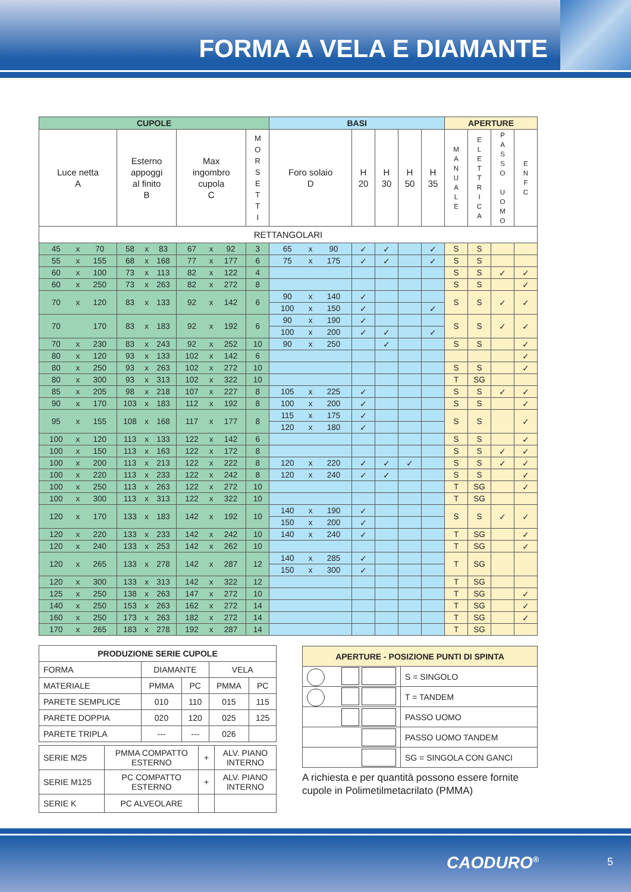FORMA A VELA E DIAMANTE
| CUPOLE | | | | | | | | | | BASI | | | | | | | APERTURE | | | |
| --- | --- | --- | --- | --- | --- | --- | --- | --- | --- | --- | --- | --- | --- | --- | --- | --- | --- | --- | --- | --- |
| Luce netta A | | | Esterno appoggi al finito B | | | Max ingombro cupola C | | | M O R S E T T I | Foro solaio D | | | H 20 | H 30 | H 50 | H 35 | M A N U A L E | E L E T T R I C A | P A S S O U O M O | E N F C |
| RETTANGOLARI | | | | | | | | | | | | | | | | | | | | |
| 45 | x | 70 | 58 | x | 83 | 67 | x | 92 | 3 | 65 | x | 90 | ✓ | ✓ | | ✓ | S | S | | |
| 55 | x | 155 | 68 | x | 168 | 77 | x | 177 | 6 | 75 | x | 175 | ✓ | ✓ | | ✓ | S | S | | |
| 60 | x | 100 | 73 | x | 113 | 82 | x | 122 | 4 | | | | | | | | S | S | ✓ | ✓ |
| 60 | x | 250 | 73 | x | 263 | 82 | x | 272 | 8 | | | | | | | | S | S | | ✓ |
| 70 | x | 120 | 83 | x | 133 | 92 | x | 142 | 6 | 90 | x | 140 | ✓ | | | | S | S | ✓ | ✓ |
| | | | | | | | | | | 100 | x | 150 | ✓ | | | ✓ | | | | |
| 70 | | 170 | 83 | x | 183 | 92 | x | 192 | 6 | 90 | x | 190 | ✓ | | | | S | S | ✓ | ✓ |
| | | | | | | | | | | 100 | x | 200 | ✓ | ✓ | | ✓ | | | | |
| 70 | x | 230 | 83 | x | 243 | 92 | x | 252 | 10 | 90 | x | 250 | | ✓ | | | S | S | | ✓ |
| 80 | x | 120 | 93 | x | 133 | 102 | x | 142 | 6 | | | | | | | | | | | ✓ |
| 80 | x | 250 | 93 | x | 263 | 102 | x | 272 | 10 | | | | | | | | S | S | | ✓ |
| 80 | x | 300 | 93 | x | 313 | 102 | x | 322 | 10 | | | | | | | | T | SG | | |
| 85 | x | 205 | 98 | x | 218 | 107 | x | 227 | 8 | 105 | x | 225 | ✓ | | | | S | S | ✓ | ✓ |
| 90 | x | 170 | 103 | x | 183 | 112 | x | 192 | 8 | 100 | x | 200 | ✓ | | | | S | S | | ✓ |
| 95 | x | 155 | 108 | x | 168 | 117 | x | 177 | 8 | 115 | x | 175 | ✓ | | | | S | S | | ✓ |
| | | | | | | | | | | 120 | x | 180 | ✓ | | | | | | | |
| 100 | x | 120 | 113 | x | 133 | 122 | x | 142 | 6 | | | | | | | | S | S | | ✓ |
| 100 | x | 150 | 113 | x | 163 | 122 | x | 172 | 8 | | | | | | | | S | S | ✓ | ✓ |
| 100 | x | 200 | 113 | x | 213 | 122 | x | 222 | 8 | 120 | x | 220 | ✓ | ✓ | ✓ | | S | S | ✓ | ✓ |
| 100 | x | 220 | 113 | x | 233 | 122 | x | 242 | 8 | 120 | x | 240 | ✓ | ✓ | | | S | S | | ✓ |
| 100 | x | 250 | 113 | x | 263 | 122 | x | 272 | 10 | | | | | | | | T | SG | | ✓ |
| 100 | x | 300 | 113 | x | 313 | 122 | x | 322 | 10 | | | | | | | | T | SG | | |
| 120 | x | 170 | 133 | x | 183 | 142 | x | 192 | 10 | 140 | x | 190 | ✓ | | | | S | S | ✓ | ✓ |
| | | | | | | | | | | 150 | x | 200 | ✓ | | | | | | | |
| 120 | x | 220 | 133 | x | 233 | 142 | x | 242 | 10 | 140 | x | 240 | ✓ | | | | T | SG | | ✓ |
| 120 | x | 240 | 133 | x | 253 | 142 | x | 262 | 10 | | | | | | | | T | SG | | ✓ |
| 120 | x | 265 | 133 | x | 278 | 142 | x | 287 | 12 | 140 | x | 285 | ✓ | | | | T | SG | | |
| | | | | | | | | | | 150 | x | 300 | ✓ | | | | | | | |
| 120 | x | 300 | 133 | x | 313 | 142 | x | 322 | 12 | | | | | | | | T | SG | | |
| 125 | x | 250 | 138 | x | 263 | 147 | x | 272 | 10 | | | | | | | | T | SG | | ✓ |
| 140 | x | 250 | 153 | x | 263 | 162 | x | 272 | 14 | | | | | | | | T | SG | | ✓ |
| 160 | x | 250 | 173 | x | 263 | 182 | x | 272 | 14 | | | | | | | | T | SG | | ✓ |
| 170 | x | 265 | 183 | x | 278 | 192 | x | 287 | 14 | | | | | | | | T | SG | | |
| PRODUZIONE SERIE CUPOLE | | | | |
| FORMA | DIAMANTE | | VELA | |
| MATERIALE | PMMA | PC | PMMA | PC |
| PARETE SEMPLICE | 010 | 110 | 015 | 115 |
| PARETE DOPPIA | 020 | 120 | 025 | 125 |
| PARETE TRIPLA | --- | --- | 026 | |
| SERIE M25 | PMMA COMPATTO ESTERNO | + | ALV. PIANO INTERNO |
| SERIE M125 | PC COMPATTO ESTERNO | + | ALV. PIANO INTERNO |
| SERIE K | PC ALVEOLARE | | |
| APERTURE - POSIZIONE PUNTI DI SPINTA | |
| | S = SINGOLO |
| | T = TANDEM |
| | PASSO UOMO |
| | PASSO UOMO TANDEM |
| | SG = SINGOLA CON GANCI |
A richiesta e per quantità possono essere fornite
cupole in Polimetilmetacrilato (PMMA)
CAODURO<sup>®</sup> 5